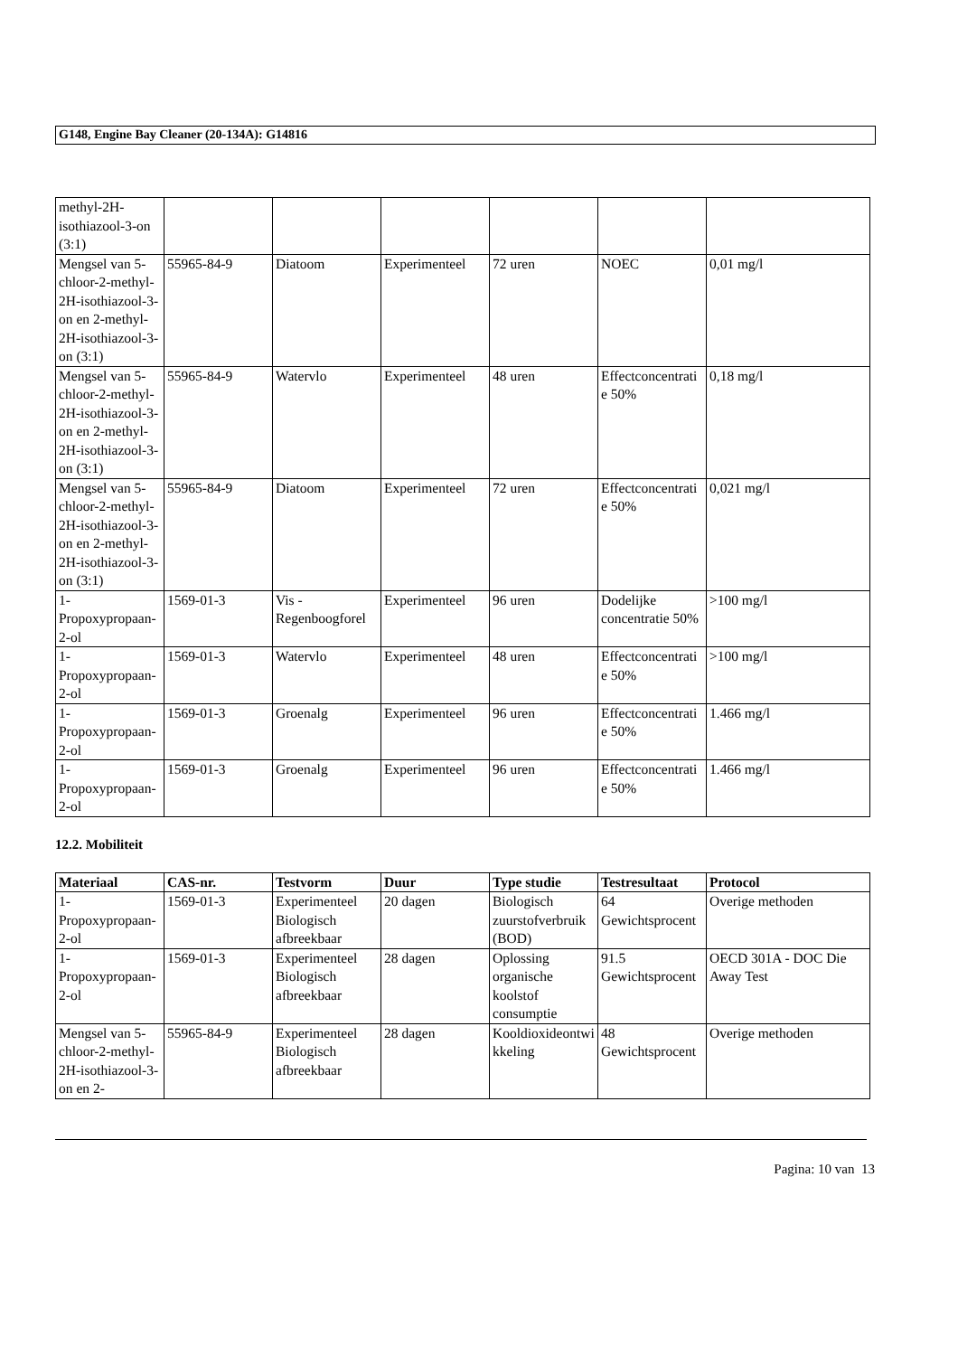G148, Engine Bay Cleaner (20-134A): G14816
| methyl-2H-isothiazool-3-on (3:1) | | | | | | |
| Mengsel van 5-chloor-2-methyl-2H-isothiazool-3-on en 2-methyl-2H-isothiazool-3-on (3:1) | 55965-84-9 | Diatoom | Experimenteel | 72 uren | NOEC | 0,01 mg/l |
| Mengsel van 5-chloor-2-methyl-2H-isothiazool-3-on en 2-methyl-2H-isothiazool-3-on (3:1) | 55965-84-9 | Watervlo | Experimenteel | 48 uren | Effectconcentratie 50% | 0,18 mg/l |
| Mengsel van 5-chloor-2-methyl-2H-isothiazool-3-on en 2-methyl-2H-isothiazool-3-on (3:1) | 55965-84-9 | Diatoom | Experimenteel | 72 uren | Effectconcentratie 50% | 0,021 mg/l |
| 1-Propoxypropaan-2-ol | 1569-01-3 | Vis - Regenboogforel | Experimenteel | 96 uren | Dodelijke concentratie 50% | >100 mg/l |
| 1-Propoxypropaan-2-ol | 1569-01-3 | Watervlo | Experimenteel | 48 uren | Effectconcentratie 50% | >100 mg/l |
| 1-Propoxypropaan-2-ol | 1569-01-3 | Groenalg | Experimenteel | 96 uren | Effectconcentratie 50% | 1.466 mg/l |
| 1-Propoxypropaan-2-ol | 1569-01-3 | Groenalg | Experimenteel | 96 uren | Effectconcentratie 50% | 1.466 mg/l |
12.2. Mobiliteit
| Materiaal | CAS-nr. | Testvorm | Duur | Type studie | Testresultaat | Protocol |
| --- | --- | --- | --- | --- | --- | --- |
| 1-Propoxypropaan-2-ol | 1569-01-3 | Experimenteel Biologisch afbreekbaar | 20 dagen | Biologisch zuurstofverbruik (BOD) | 64 Gewichtsprocent | Overige methoden |
| 1-Propoxypropaan-2-ol | 1569-01-3 | Experimenteel Biologisch afbreekbaar | 28 dagen | Oplossing organische koolstof consumptie | 91.5 Gewichtsprocent | OECD 301A - DOC Die Away Test |
| Mengsel van 5-chloor-2-methyl-2H-isothiazool-3-on en 2- | 55965-84-9 | Experimenteel Biologisch afbreekbaar | 28 dagen | Kooldioxideontwikkeling | 48 Gewichtsprocent | Overige methoden |
Pagina: 10 van 13